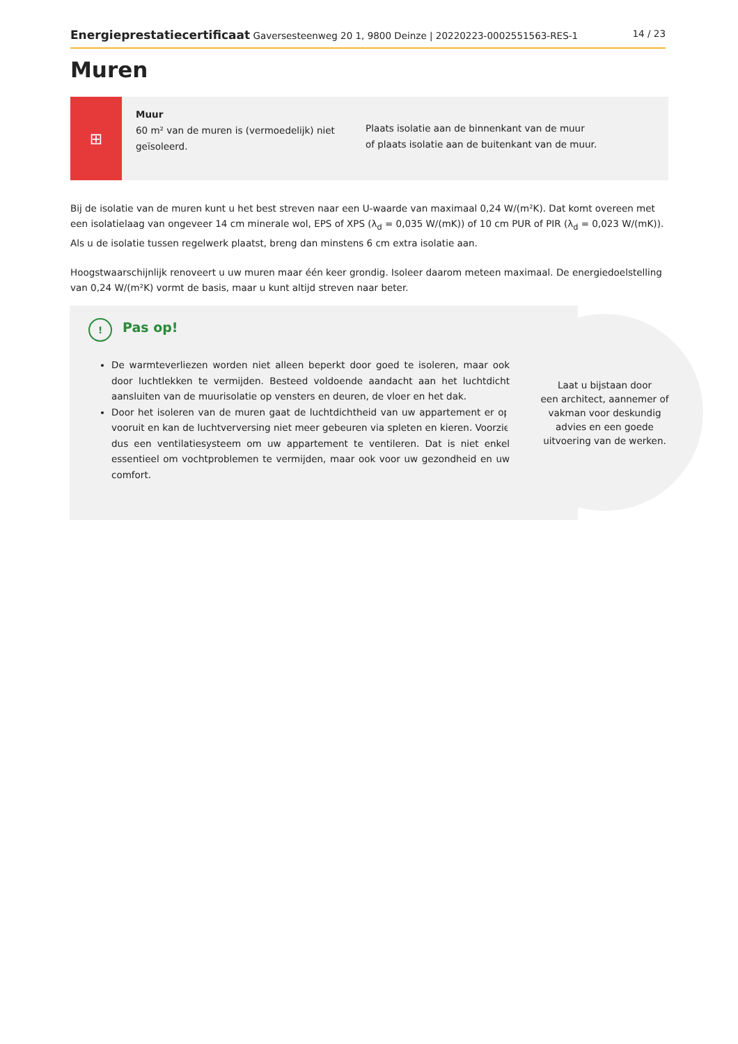Energieprestatiecertificaat Gaversesteenweg 20 1, 9800 Deinze | 20220223-0002551563-RES-1 14 / 23
Muren
⊞
Muur
60 m² van de muren is (vermoedelijk) niet geïsoleerd.
Plaats isolatie aan de binnenkant van de muur
of plaats isolatie aan de buitenkant van de muur.
Bij de isolatie van de muren kunt u het best streven naar een U-waarde van maximaal 0,24 W/(m²K). Dat komt overeen met een isolatielaag van ongeveer 14 cm minerale wol, EPS of XPS (λ<sub>d</sub> = 0,035 W/(mK)) of 10 cm PUR of PIR (λ<sub>d</sub> = 0,023 W/(mK)). Als u de isolatie tussen regelwerk plaatst, breng dan minstens 6 cm extra isolatie aan.
Hoogstwaarschijnlijk renoveert u uw muren maar één keer grondig. Isoleer daarom meteen maximaal. De energiedoelstelling van 0,24 W/(m²K) vormt de basis, maar u kunt altijd streven naar beter.
!
Pas op!
De warmteverliezen worden niet alleen beperkt door goed te isoleren, maar ook door luchtlekken te vermijden. Besteed voldoende aandacht aan het luchtdicht aansluiten van de muurisolatie op vensters en deuren, de vloer en het dak.
Door het isoleren van de muren gaat de luchtdichtheid van uw appartement er op vooruit en kan de luchtverversing niet meer gebeuren via spleten en kieren. Voorzie dus een ventilatiesysteem om uw appartement te ventileren. Dat is niet enkel essentieel om vochtproblemen te vermijden, maar ook voor uw gezondheid en uw comfort.
Laat u bijstaan door
een architect, aannemer of
vakman voor deskundig
advies en een goede
uitvoering van de werken.